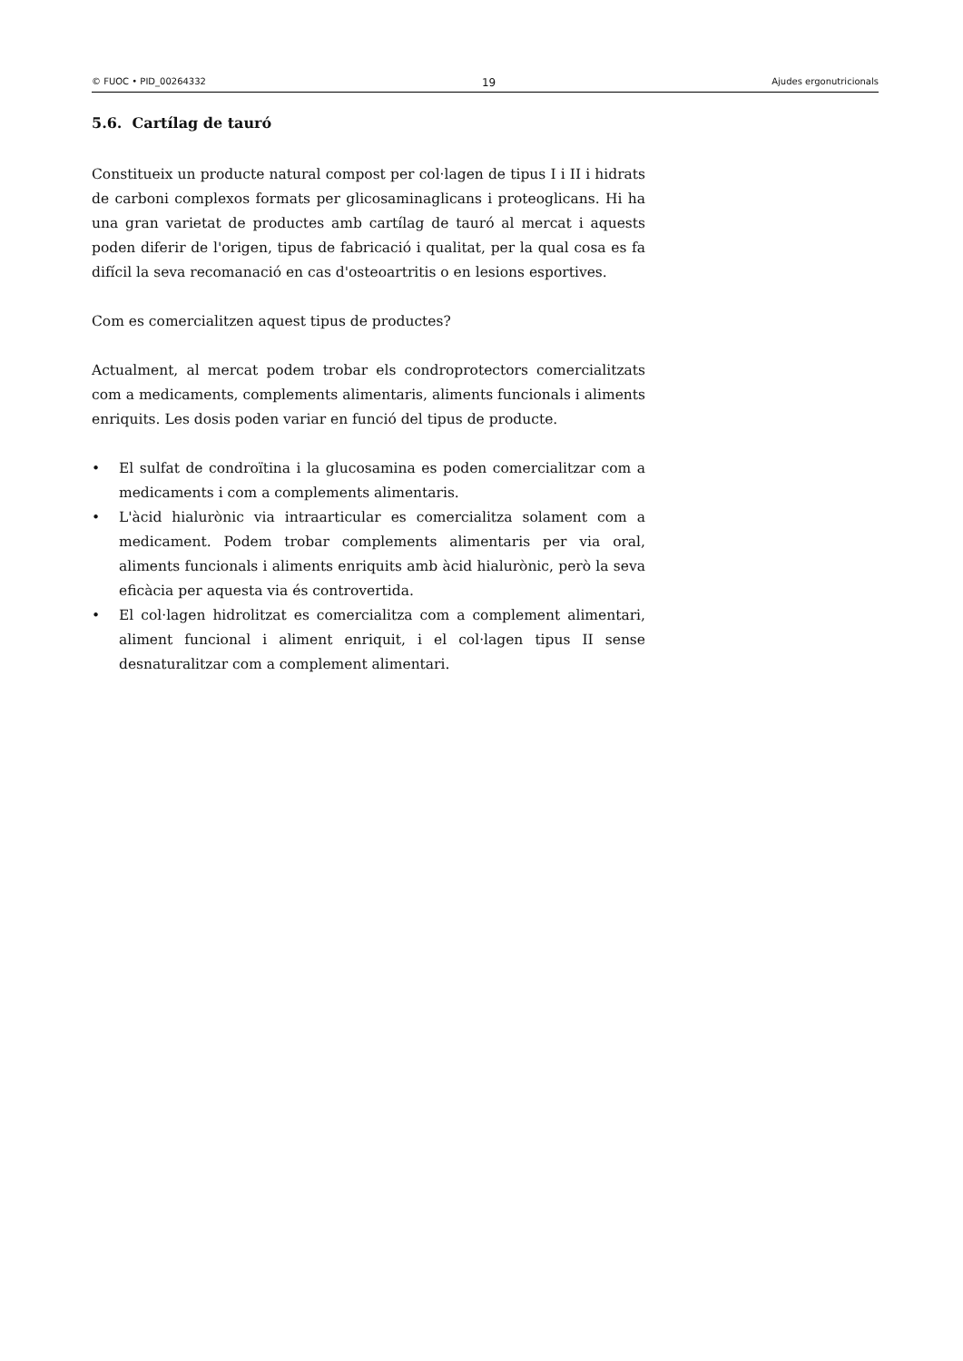© FUOC • PID_00264332 19 Ajudes ergonutricionals
5.6. Cartílag de tauró
Constitueix un producte natural compost per col·lagen de tipus I i II i hidrats de carboni complexos formats per glicosaminaglicans i proteoglicans. Hi ha una gran varietat de productes amb cartílag de tauró al mercat i aquests poden diferir de l'origen, tipus de fabricació i qualitat, per la qual cosa es fa difícil la seva recomanació en cas d'osteoartritis o en lesions esportives.
Com es comercialitzen aquest tipus de productes?
Actualment, al mercat podem trobar els condroprotectors comercialitzats com a medicaments, complements alimentaris, aliments funcionals i aliments enriquits. Les dosis poden variar en funció del tipus de producte.
• El sulfat de condroïtina i la glucosamina es poden comercialitzar com a medicaments i com a complements alimentaris.
• L'àcid hialurònic via intraarticular es comercialitza solament com a medicament. Podem trobar complements alimentaris per via oral, aliments funcionals i aliments enriquits amb àcid hialurònic, però la seva eficàcia per aquesta via és controvertida.
• El col·lagen hidrolitzat es comercialitza com a complement alimentari, aliment funcional i aliment enriquit, i el col·lagen tipus II sense desnaturalitzar com a complement alimentari.